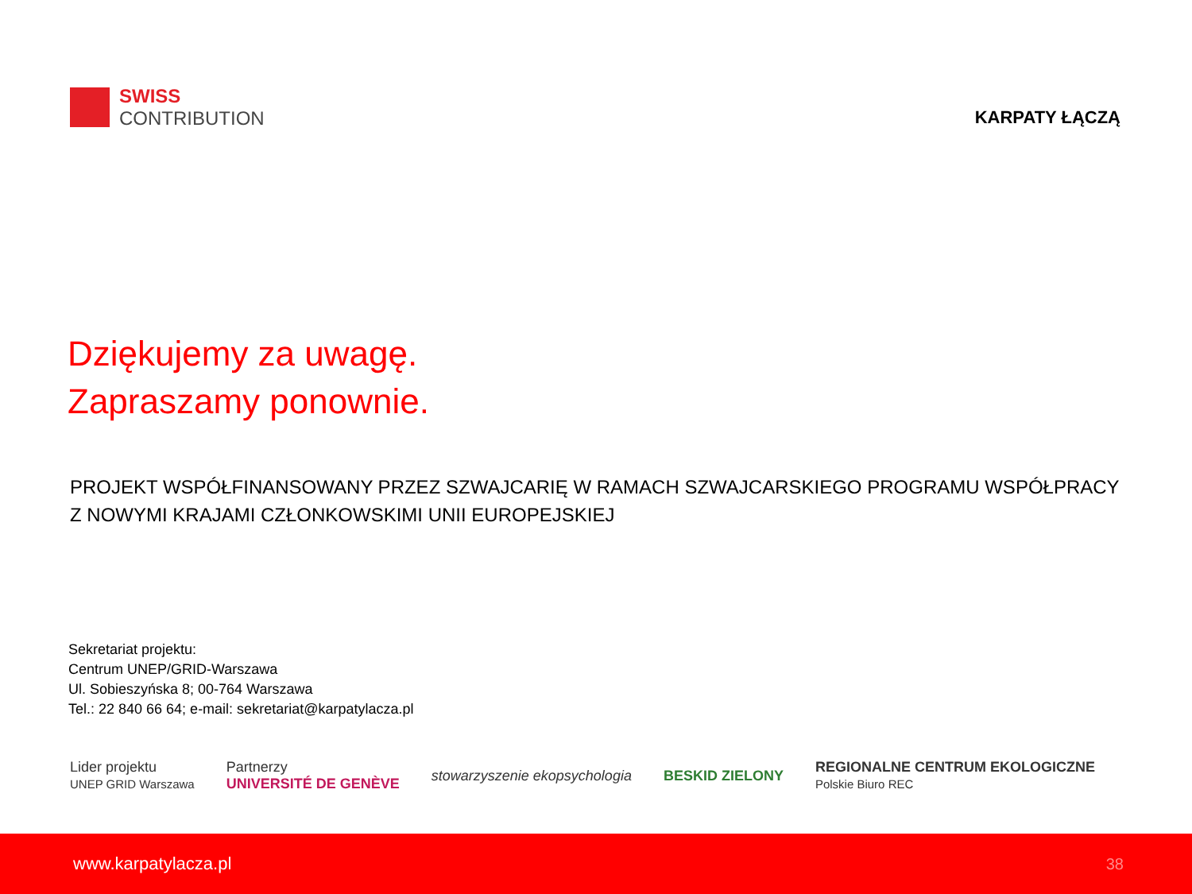SWISS
CONTRIBUTION
KARPATY ŁĄCZĄ
Dziękujemy za uwagę.
Zapraszamy ponownie.
PROJEKT WSPÓŁFINANSOWANY PRZEZ SZWAJCARIĘ W RAMACH SZWAJCARSKIEGO PROGRAMU WSPÓŁPRACY Z NOWYMI KRAJAMI CZŁONKOWSKIMI UNII EUROPEJSKIEJ
Sekretariat projektu:
Centrum UNEP/GRID-Warszawa
Ul. Sobieszyńska 8; 00-764 Warszawa
Tel.: 22 840 66 64; e-mail: sekretariat@karpatylacza.pl
Lider projektu
UNEP GRID Warszawa
Partnerzy
UNIVERSITÉ DE GENÈVE
stowarzyszenie ekopsychologia BESKID ZIELONY
REGIONALNE CENTRUM EKOLOGICZNE
Polskie Biuro REC
www.karpatylacza.pl 38